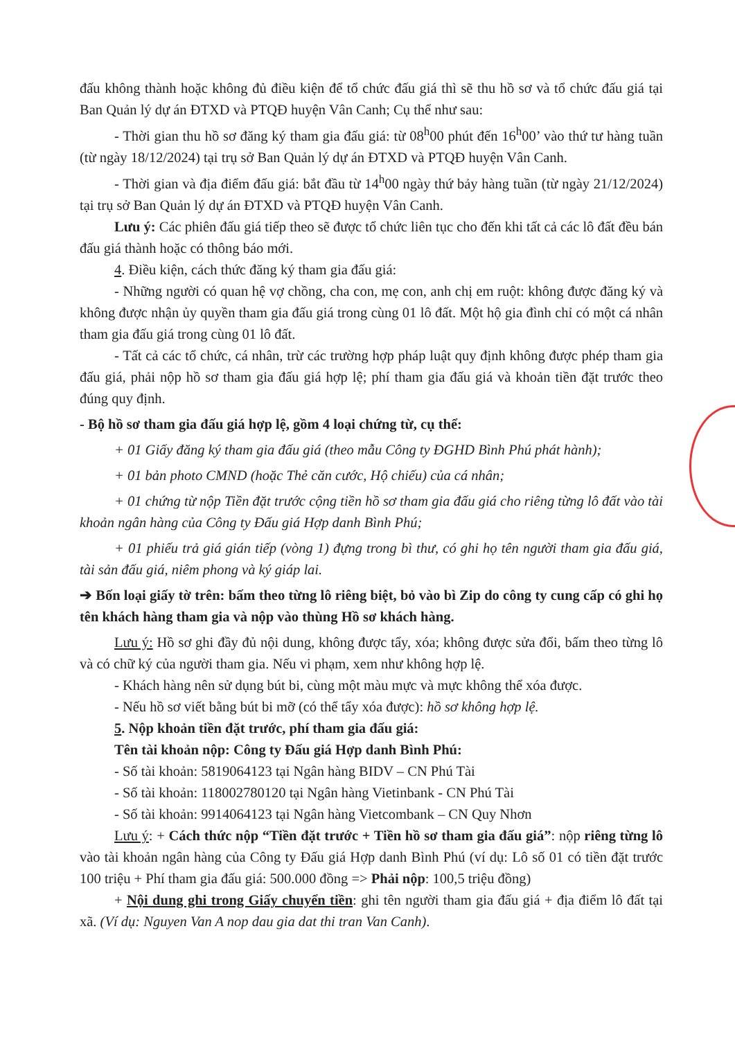đấu không thành hoặc không đủ điều kiện để tổ chức đấu giá thì sẽ thu hồ sơ và tổ chức đấu giá tại Ban Quản lý dự án ĐTXD và PTQĐ huyện Vân Canh; Cụ thể như sau:
- Thời gian thu hồ sơ đăng ký tham gia đấu giá: từ 08<sup>h</sup>00 phút đến 16<sup>h</sup>00’ vào thứ tư hàng tuần (từ ngày 18/12/2024) tại trụ sở Ban Quản lý dự án ĐTXD và PTQĐ huyện Vân Canh.
- Thời gian và địa điểm đấu giá: bắt đầu từ 14<sup>h</sup>00 ngày thứ bảy hàng tuần (từ ngày 21/12/2024) tại trụ sở Ban Quản lý dự án ĐTXD và PTQĐ huyện Vân Canh.
Lưu ý: Các phiên đấu giá tiếp theo sẽ được tổ chức liên tục cho đến khi tất cả các lô đất đều bán đấu giá thành hoặc có thông báo mới.
4. Điều kiện, cách thức đăng ký tham gia đấu giá:
- Những người có quan hệ vợ chồng, cha con, mẹ con, anh chị em ruột: không được đăng ký và không được nhận ủy quyền tham gia đấu giá trong cùng 01 lô đất. Một hộ gia đình chỉ có một cá nhân tham gia đấu giá trong cùng 01 lô đất.
- Tất cả các tổ chức, cá nhân, trừ các trường hợp pháp luật quy định không được phép tham gia đấu giá, phải nộp hồ sơ tham gia đấu giá hợp lệ; phí tham gia đấu giá và khoản tiền đặt trước theo đúng quy định.
- Bộ hồ sơ tham gia đấu giá hợp lệ, gồm 4 loại chứng từ, cụ thể:
+ 01 Giấy đăng ký tham gia đấu giá (theo mẫu Công ty ĐGHD Bình Phú phát hành);
+ 01 bản photo CMND (hoặc Thẻ căn cước, Hộ chiếu) của cá nhân;
+ 01 chứng từ nộp Tiền đặt trước cộng tiền hồ sơ tham gia đấu giá cho riêng từng lô đất vào tài khoản ngân hàng của Công ty Đấu giá Hợp danh Bình Phú;
+ 01 phiếu trả giá gián tiếp (vòng 1) đựng trong bì thư, có ghi họ tên người tham gia đấu giá, tài sản đấu giá, niêm phong và ký giáp lai.
➔ Bốn loại giấy tờ trên: bấm theo từng lô riêng biệt, bỏ vào bì Zip do công ty cung cấp có ghi họ tên khách hàng tham gia và nộp vào thùng Hồ sơ khách hàng.
Lưu ý: Hồ sơ ghi đầy đủ nội dung, không được tẩy, xóa; không được sửa đổi, bấm theo từng lô và có chữ ký của người tham gia. Nếu vi phạm, xem như không hợp lệ.
- Khách hàng nên sử dụng bút bi, cùng một màu mực và mực không thể xóa được.
- Nếu hồ sơ viết bằng bút bi mỡ (có thể tẩy xóa được): hồ sơ không hợp lệ.
5. Nộp khoản tiền đặt trước, phí tham gia đấu giá:
Tên tài khoản nộp: Công ty Đấu giá Hợp danh Bình Phú:
- Số tài khoản: 5819064123 tại Ngân hàng BIDV – CN Phú Tài
- Số tài khoản: 118002780120 tại Ngân hàng Vietinbank - CN Phú Tài
- Số tài khoản: 9914064123 tại Ngân hàng Vietcombank – CN Quy Nhơn
Lưu ý: + Cách thức nộp “Tiền đặt trước + Tiền hồ sơ tham gia đấu giá”: nộp riêng từng lô vào tài khoản ngân hàng của Công ty Đấu giá Hợp danh Bình Phú (ví dụ: Lô số 01 có tiền đặt trước 100 triệu + Phí tham gia đấu giá: 500.000 đồng => Phải nộp: 100,5 triệu đồng)
+ Nội dung ghi trong Giấy chuyển tiền: ghi tên người tham gia đấu giá + địa điểm lô đất tại xã. (Ví dụ: Nguyen Van A nop dau gia dat thi tran Van Canh).